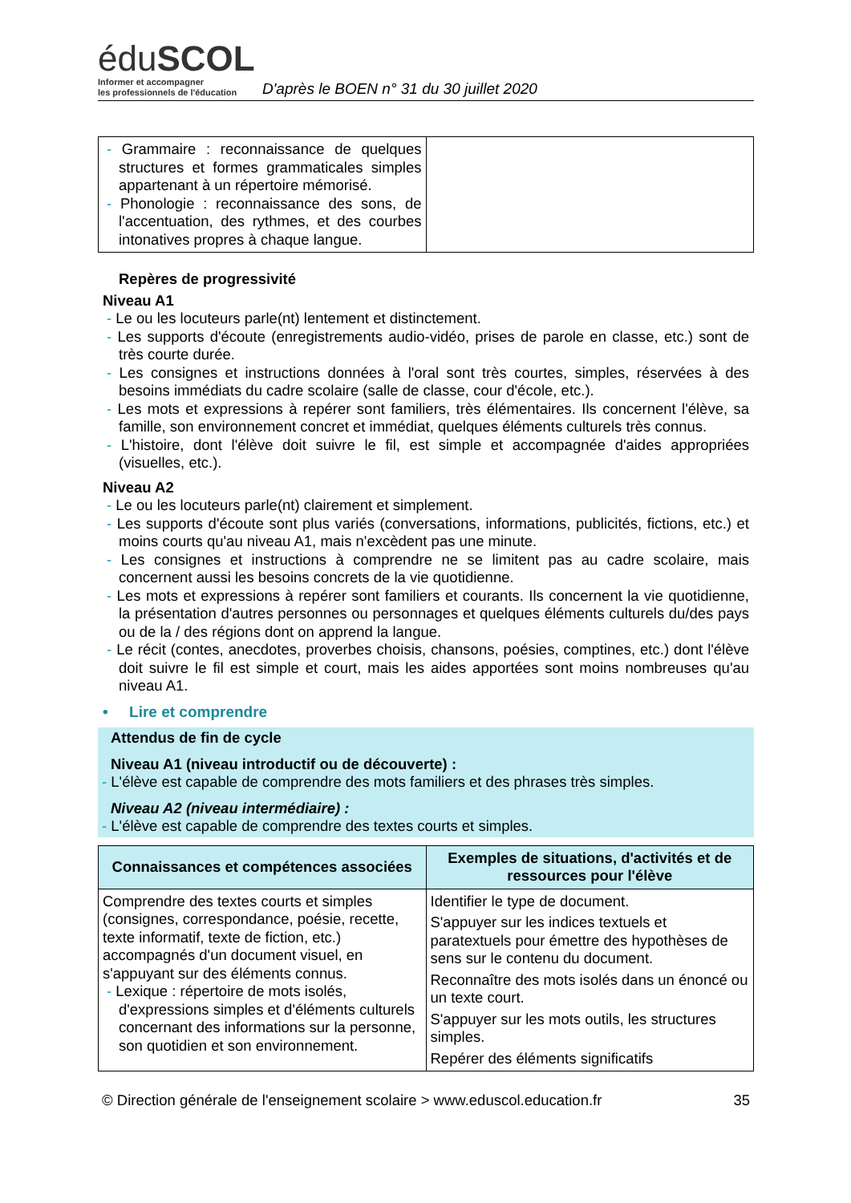éduSCOL
Informer et accompagner
les professionnels de l'éducation
D'après le BOEN n° 31 du 30 juillet 2020
| - Grammaire : reconnaissance de quelques structures et formes grammaticales simples appartenant à un répertoire mémorisé. - Phonologie : reconnaissance des sons, de l'accentuation, des rythmes, et des courbes intonatives propres à chaque langue. | |
Repères de progressivité
Niveau A1
- Le ou les locuteurs parle(nt) lentement et distinctement.
- Les supports d'écoute (enregistrements audio-vidéo, prises de parole en classe, etc.) sont de très courte durée.
- Les consignes et instructions données à l'oral sont très courtes, simples, réservées à des besoins immédiats du cadre scolaire (salle de classe, cour d'école, etc.).
- Les mots et expressions à repérer sont familiers, très élémentaires. Ils concernent l'élève, sa famille, son environnement concret et immédiat, quelques éléments culturels très connus.
- L'histoire, dont l'élève doit suivre le fil, est simple et accompagnée d'aides appropriées (visuelles, etc.).
Niveau A2
- Le ou les locuteurs parle(nt) clairement et simplement.
- Les supports d'écoute sont plus variés (conversations, informations, publicités, fictions, etc.) et moins courts qu'au niveau A1, mais n'excèdent pas une minute.
- Les consignes et instructions à comprendre ne se limitent pas au cadre scolaire, mais concernent aussi les besoins concrets de la vie quotidienne.
- Les mots et expressions à repérer sont familiers et courants. Ils concernent la vie quotidienne, la présentation d'autres personnes ou personnages et quelques éléments culturels du/des pays ou de la / des régions dont on apprend la langue.
- Le récit (contes, anecdotes, proverbes choisis, chansons, poésies, comptines, etc.) dont l'élève doit suivre le fil est simple et court, mais les aides apportées sont moins nombreuses qu'au niveau A1.
• Lire et comprendre
Attendus de fin de cycle
Niveau A1 (niveau introductif ou de découverte) :
- L'élève est capable de comprendre des mots familiers et des phrases très simples.
Niveau A2 (niveau intermédiaire) :
- L'élève est capable de comprendre des textes courts et simples.
| Connaissances et compétences associées | Exemples de situations, d'activités et de ressources pour l'élève |
| --- | --- |
| Comprendre des textes courts et simples (consignes, correspondance, poésie, recette, texte informatif, texte de fiction, etc.) accompagnés d'un document visuel, en s'appuyant sur des éléments connus. - Lexique : répertoire de mots isolés, d'expressions simples et d'éléments culturels concernant des informations sur la personne, son quotidien et son environnement. | Identifier le type de document. S'appuyer sur les indices textuels et paratextuels pour émettre des hypothèses de sens sur le contenu du document. Reconnaître des mots isolés dans un énoncé ou un texte court. S'appuyer sur les mots outils, les structures simples. Repérer des éléments significatifs |
© Direction générale de l'enseignement scolaire > www.eduscol.education.fr 35